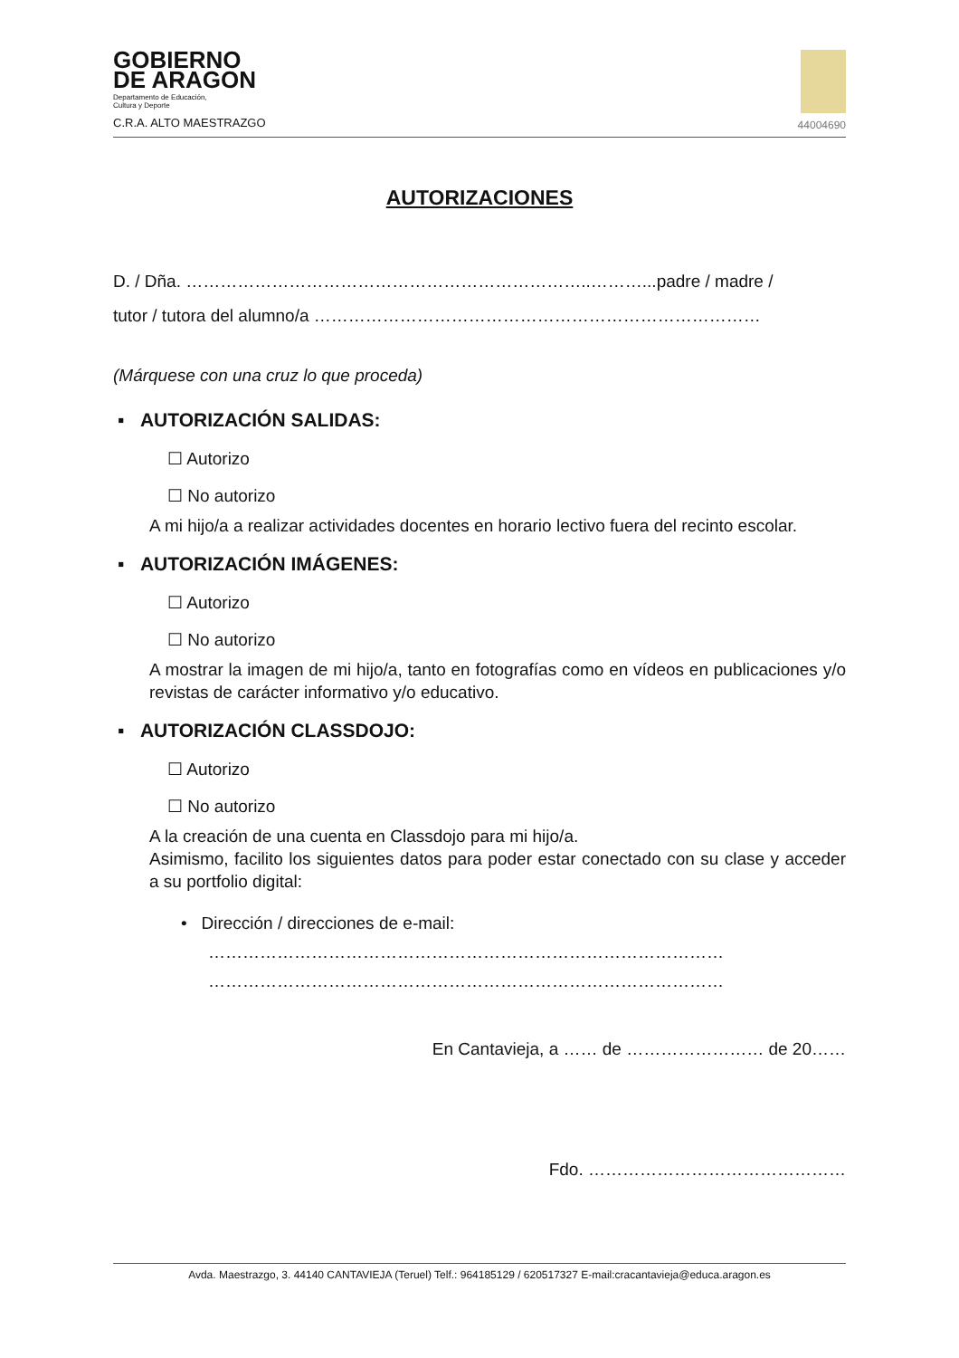GOBIERNO
DE ARAGON
Departamento de Educación,
Cultura y Deporte
C.R.A. ALTO MAESTRAZGO
44004690
AUTORIZACIONES
D. / Dña. ……………………………………………………………..………...padre / madre /
tutor / tutora del alumno/a ……………………………………………………………………
(Márquese con una cruz lo que proceda)
▪ AUTORIZACIÓN SALIDAS:
☐ Autorizo
☐ No autorizo
A mi hijo/a a realizar actividades docentes en horario lectivo fuera del recinto escolar.
▪ AUTORIZACIÓN IMÁGENES:
☐ Autorizo
☐ No autorizo
A mostrar la imagen de mi hijo/a, tanto en fotografías como en vídeos en publicaciones y/o revistas de carácter informativo y/o educativo.
▪ AUTORIZACIÓN CLASSDOJO:
☐ Autorizo
☐ No autorizo
A la creación de una cuenta en Classdojo para mi hijo/a.
Asimismo, facilito los siguientes datos para poder estar conectado con su clase y acceder a su portfolio digital:
• Dirección / direcciones de e-mail:
………………………………………………………………………………
………………………………………………………………………………
En Cantavieja, a …… de …………………… de 20……
Fdo. ………………………………………
Avda. Maestrazgo, 3. 44140 CANTAVIEJA (Teruel) Telf.: 964185129 / 620517327 E-mail:cracantavieja@educa.aragon.es